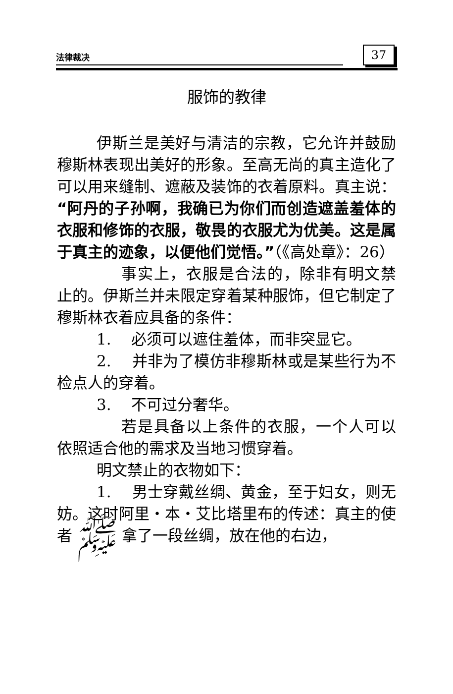法律裁决 37
服饰的教律
伊斯兰是美好与清洁的宗教，它允许并鼓励穆斯林表现出美好的形象。至高无尚的真主造化了可以用来缝制、遮蔽及装饰的衣着原料。真主说：“阿丹的子孙啊，我确已为你们而创造遮盖羞体的衣服和修饰的衣服，敬畏的衣服尤为优美。这是属于真主的迹象，以便他们觉悟。”（《高处章》：26）
事实上，衣服是合法的，除非有明文禁止的。伊斯兰并未限定穿着某种服饰，但它制定了穆斯林衣着应具备的条件：
1.　 必须可以遮住羞体，而非突显它。
2.　 并非为了模仿非穆斯林或是某些行为不检点人的穿着。
3.　 不可过分奢华。
若是具备以上条件的衣服，一个人可以依照适合他的需求及当地习惯穿着。
明文禁止的衣物如下：
1.　 男士穿戴丝绸、黄金，至于妇女，则无妨。这时阿里・本・艾比塔里布的传述：真主的使者 ﷺ 拿了一段丝绸，放在他的右边，